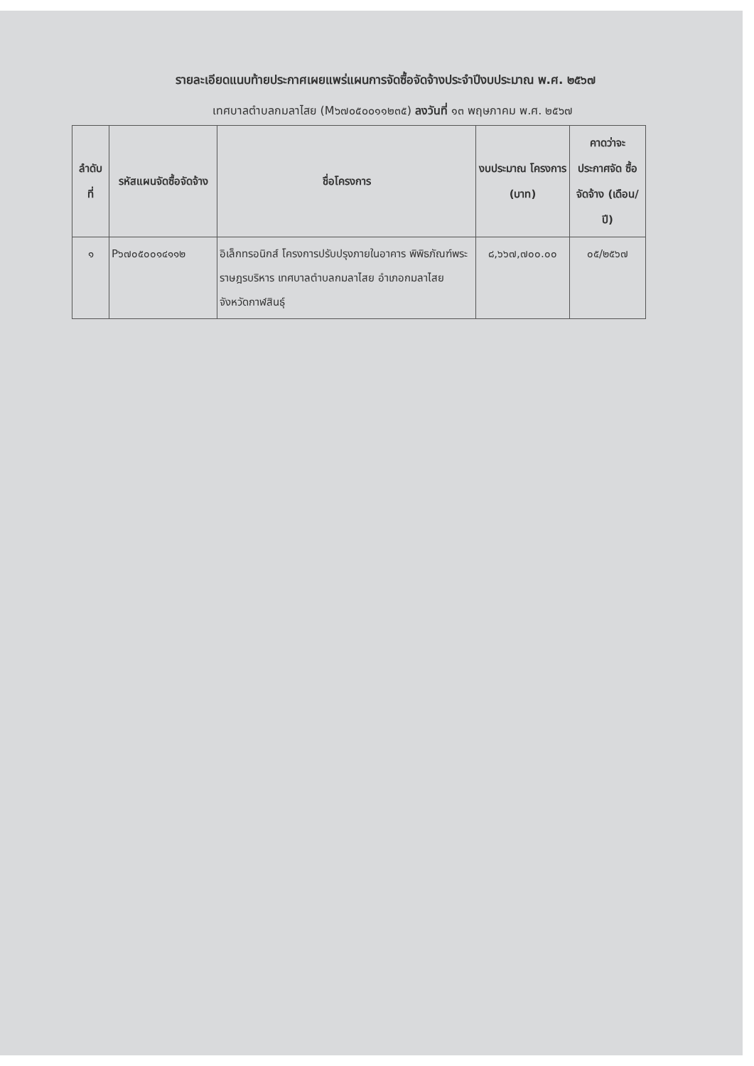รายละเอียดแนบท้ายประกาศเผยแพร่แผนการจัดซื้อจัดจ้างประจำปีงบประมาณ พ.ศ. ๒๕๖๗
เทศบาลตำบลกมลาไสย (M๖๗๐๕๐๐๑๑๒๓๕) ลงวันที่ ๑๓ พฤษภาคม พ.ศ. ๒๕๖๗
| ลำดับ ที่ | รหัสแผนจัดซื้อจัดจ้าง | ชื่อโครงการ | งบประมาณ โครงการ (บาท) | คาดว่าจะ ประกาศจัด ซื้อจัดจ้าง (เดือน/ปี) |
| --- | --- | --- | --- | --- |
| ๑ | P๖๗๐๕๐๐๑๔๑๑๒ | อิเล็กทรอนิกส์ โครงการปรับปรุงภายในอาคาร พิพิธภัณฑ์พระราษฎรบริหาร เทศบาลตำบลกมลาไสย อำเภอกมลาไสย จังหวัดกาฬสินธุ์ | ๘,๖๖๗,๗๐๐.๐๐ | ๐๕/๒๕๖๗ |